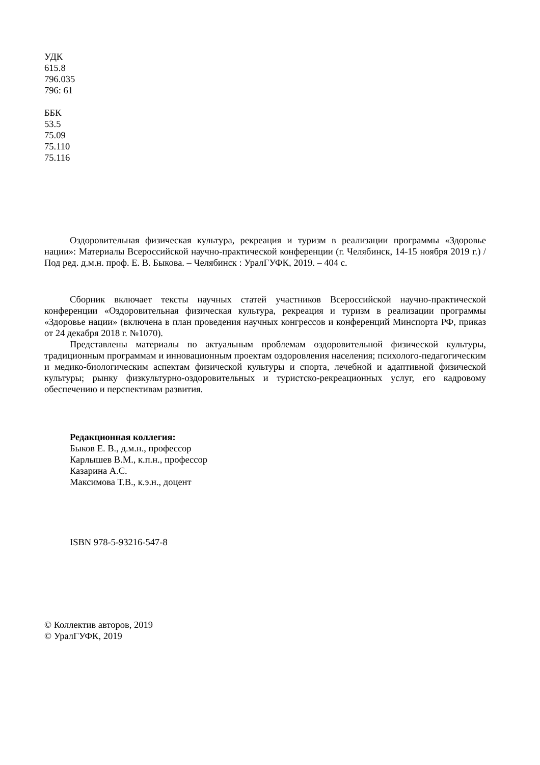УДК
615.8
796.035
796: 61
ББК
53.5
75.09
75.110
75.116
Оздоровительная физическая культура, рекреация и туризм в реализации программы «Здоровье нации»: Материалы Всероссийской научно-практической конференции (г. Челябинск, 14-15 ноября 2019 г.) / Под ред. д.м.н. проф. Е. В. Быкова. – Челябинск : УралГУФК, 2019. – 404 с.
Сборник включает тексты научных статей участников Всероссийской научно-практической конференции «Оздоровительная физическая культура, рекреация и туризм в реализации программы «Здоровье нации» (включена в план проведения научных конгрессов и конференций Минспорта РФ, приказ от 24 декабря 2018 г. №1070).
Представлены материалы по актуальным проблемам оздоровительной физической культуры, традиционным программам и инновационным проектам оздоровления населения; психолого-педагогическим и медико-биологическим аспектам физической культуры и спорта, лечебной и адаптивной физической культуры; рынку физкультурно-оздоровительных и туристско-рекреационных услуг, его кадровому обеспечению и перспективам развития.
Редакционная коллегия:
Быков Е. В., д.м.н., профессор
Карлышев В.М., к.п.н., профессор
Казарина А.С.
Максимова Т.В., к.э.н., доцент
ISBN 978-5-93216-547-8
© Коллектив авторов, 2019
© УралГУФК, 2019